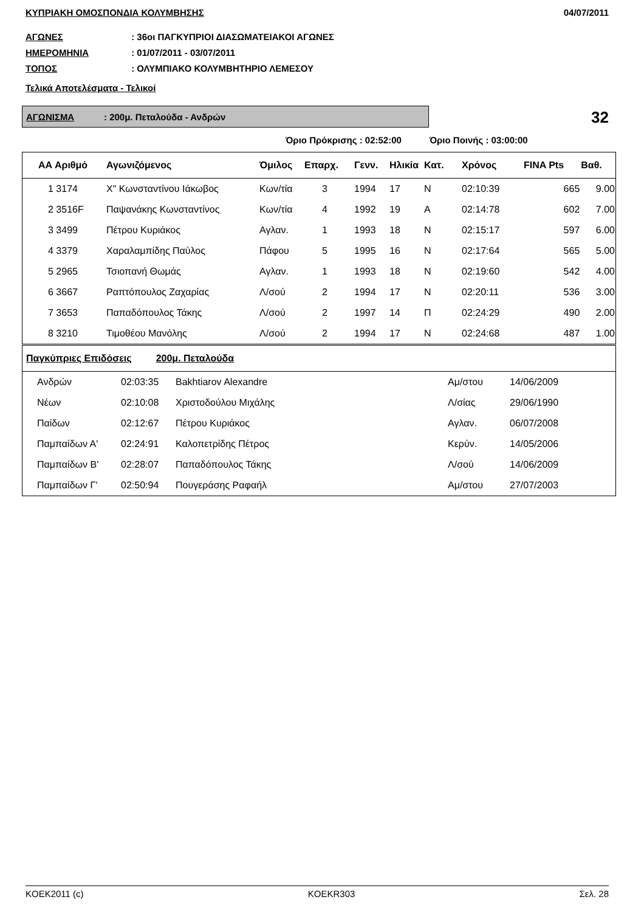ΚΥΠΡΙΑΚΗ ΟΜΟΣΠΟΝΔΙΑ ΚΟΛΥΜΒΗΣΗΣ 04/07/2011
ΑΓΩΝΕΣ : 36οι ΠΑΓΚΥΠΡΙΟΙ ΔΙΑΣΩΜΑΤΕΙΑΚΟΙ ΑΓΩΝΕΣ
ΗΜΕΡΟΜΗΝΙΑ : 01/07/2011 - 03/07/2011
ΤΟΠΟΣ : ΟΛΥΜΠΙΑΚΟ ΚΟΛΥΜΒΗΤΗΡΙΟ ΛΕΜΕΣΟΥ
Τελικά Αποτελέσματα - Τελικοί
ΑΓΩΝΙΣΜΑ : 200μ. Πεταλούδα - Ανδρών 32
Όριο Πρόκρισης : 02:52:00 Όριο Ποινής : 03:00:00
| ΑΑ Αριθμό | Αγωνιζόμενος | Όμιλος | Επαρχ. | Γενν. | Ηλικία | Κατ. | Χρόνος | FINA Pts | Βαθ. |
| --- | --- | --- | --- | --- | --- | --- | --- | --- | --- |
| 1 3174 | Χ" Κωνσταντίνου Ιάκωβος | Κων/τία | 3 | 1994 | 17 | Ν | 02:10:39 | 665 | 9.00 |
| 2 3516F | Παψανάκης Κωνσταντίνος | Κων/τία | 4 | 1992 | 19 | Α | 02:14:78 | 602 | 7.00 |
| 3 3499 | Πέτρου Κυριάκος | Αγλαν. | 1 | 1993 | 18 | Ν | 02:15:17 | 597 | 6.00 |
| 4 3379 | Χαραλαμπίδης Παύλος | Πάφου | 5 | 1995 | 16 | Ν | 02:17:64 | 565 | 5.00 |
| 5 2965 | Τσιοπανή Θωμάς | Αγλαν. | 1 | 1993 | 18 | Ν | 02:19:60 | 542 | 4.00 |
| 6 3667 | Ραπτόπουλος Ζαχαρίας | Λ/σού | 2 | 1994 | 17 | Ν | 02:20:11 | 536 | 3.00 |
| 7 3653 | Παπαδόπουλος Τάκης | Λ/σού | 2 | 1997 | 14 | Π | 02:24:29 | 490 | 2.00 |
| 8 3210 | Τιμοθέου Μανόλης | Λ/σού | 2 | 1994 | 17 | Ν | 02:24:68 | 487 | 1.00 |
| Παγκύπριες Επιδόσεις 200μ. Πεταλούδα | | | | |
| Ανδρών | 02:03:35 | Bakhtiarov Alexandre | Αμ/στου | 14/06/2009 |
| Νέων | 02:10:08 | Χριστοδούλου Μιχάλης | Λ/σίας | 29/06/1990 |
| Παίδων | 02:12:67 | Πέτρου Κυριάκος | Αγλαν. | 06/07/2008 |
| Παμπαίδων Α' | 02:24:91 | Καλοπετρίδης Πέτρος | Κερύν. | 14/05/2006 |
| Παμπαίδων Β' | 02:28:07 | Παπαδόπουλος Τάκης | Λ/σού | 14/06/2009 |
| Παμπαίδων Γ' | 02:50:94 | Πουγεράσης Ραφαήλ | Αμ/στου | 27/07/2003 |
KOEK2011 (c) KOEKR303 Σελ. 28